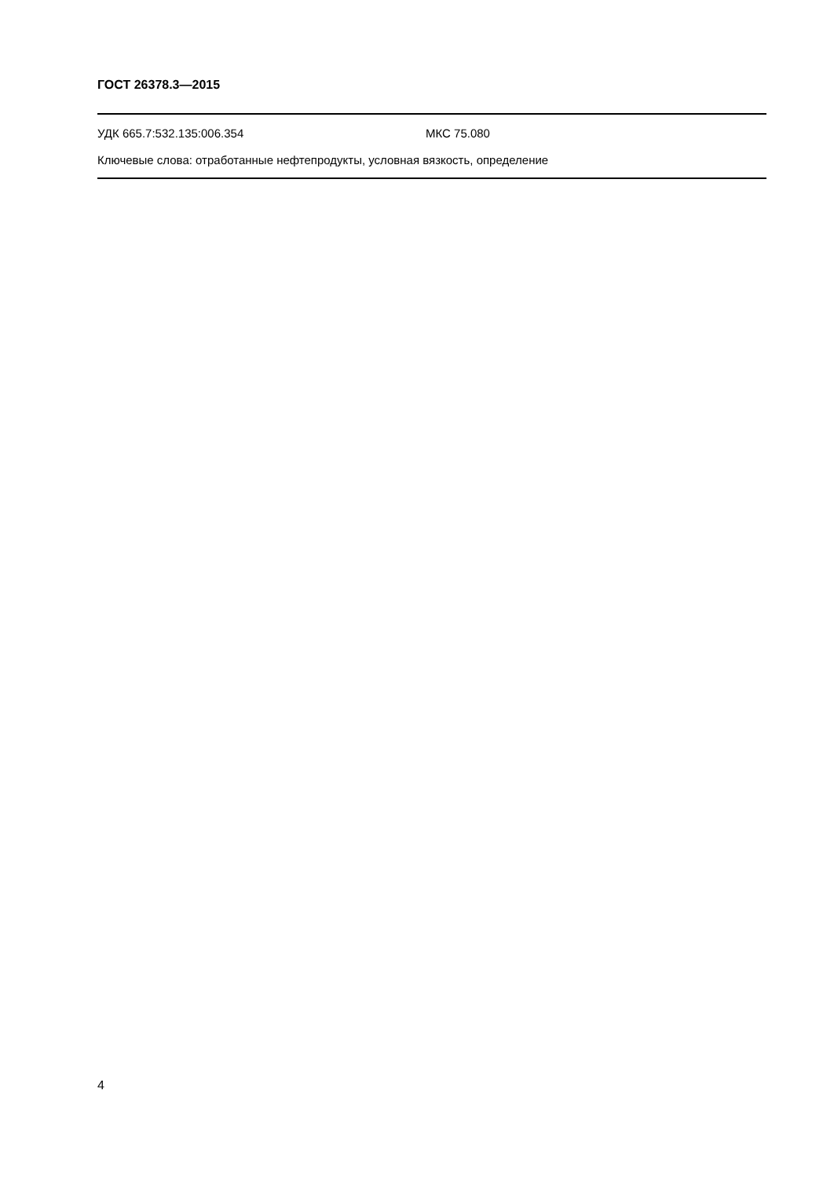ГОСТ 26378.3—2015
УДК 665.7:532.135:006.354 МКС 75.080
Ключевые слова: отработанные нефтепродукты, условная вязкость, определение
4